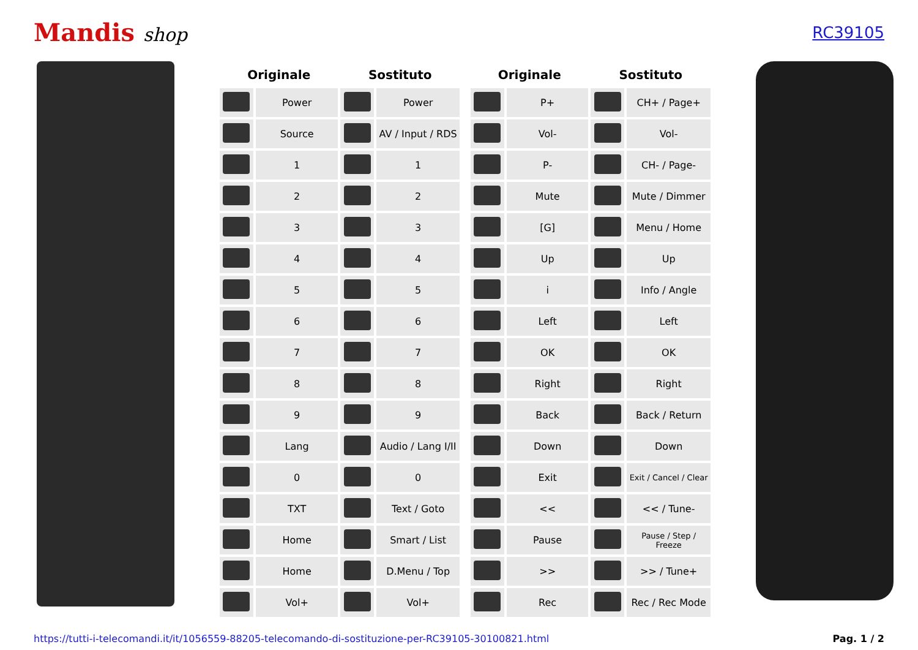Mandis shop
RC39105
| Originale | | Sostituto | |
| --- | --- | --- | --- |
| | Power | | Power |
| | Source | | AV / Input / RDS |
| | 1 | | 1 |
| | 2 | | 2 |
| | 3 | | 3 |
| | 4 | | 4 |
| | 5 | | 5 |
| | 6 | | 6 |
| | 7 | | 7 |
| | 8 | | 8 |
| | 9 | | 9 |
| | Lang | | Audio / Lang I/II |
| | 0 | | 0 |
| | TXT | | Text / Goto |
| | Home | | Smart / List |
| | Home | | D.Menu / Top |
| | Vol+ | | Vol+ |
| Originale | | Sostituto | |
| --- | --- | --- | --- |
| | P+ | | CH+ / Page+ |
| | Vol- | | Vol- |
| | P- | | CH- / Page- |
| | Mute | | Mute / Dimmer |
| | [G] | | Menu / Home |
| | Up | | Up |
| | i | | Info / Angle |
| | Left | | Left |
| | OK | | OK |
| | Right | | Right |
| | Back | | Back / Return |
| | Down | | Down |
| | Exit | | Exit / Cancel / Clear |
| | << | | << / Tune- |
| | Pause | | Pause / Step / Freeze |
| | >> | | >> / Tune+ |
| | Rec | | Rec / Rec Mode |
https://tutti-i-telecomandi.it/it/1056559-88205-telecomando-di-sostituzione-per-RC39105-30100821.html Pag. 1 / 2